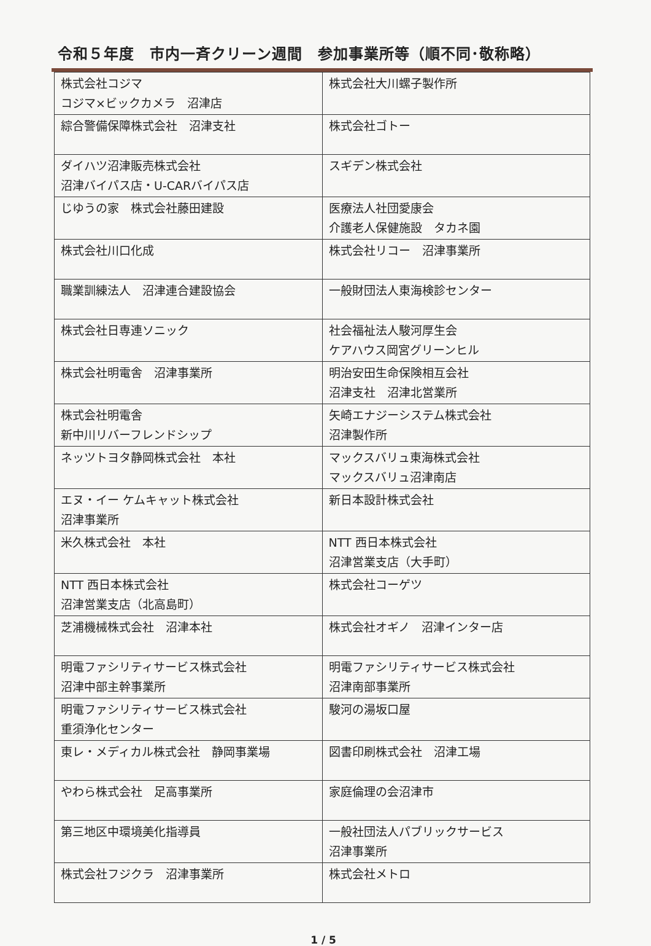令和５年度　市内一斉クリーン週間　参加事業所等（順不同･敬称略）
| 株式会社コジマ コジマ×ビックカメラ 沼津店 | 株式会社大川螺子製作所 |
| 綜合警備保障株式会社 沼津支社 | 株式会社ゴトー |
| ダイハツ沼津販売株式会社 沼津バイパス店・U-CARバイパス店 | スギデン株式会社 |
| じゆうの家 株式会社藤田建設 | 医療法人社団愛康会 介護老人保健施設 タカネ園 |
| 株式会社川口化成 | 株式会社リコー 沼津事業所 |
| 職業訓練法人 沼津連合建設協会 | 一般財団法人東海検診センター |
| 株式会社日専連ソニック | 社会福祉法人駿河厚生会 ケアハウス岡宮グリーンヒル |
| 株式会社明電舎 沼津事業所 | 明治安田生命保険相互会社 沼津支社 沼津北営業所 |
| 株式会社明電舎 新中川リバーフレンドシップ | 矢崎エナジーシステム株式会社 沼津製作所 |
| ネッツトヨタ静岡株式会社 本社 | マックスバリュ東海株式会社 マックスバリュ沼津南店 |
| エヌ・イー ケムキャット株式会社 沼津事業所 | 新日本設計株式会社 |
| 米久株式会社 本社 | NTT 西日本株式会社 沼津営業支店（大手町） |
| NTT 西日本株式会社 沼津営業支店（北高島町） | 株式会社コーゲツ |
| 芝浦機械株式会社 沼津本社 | 株式会社オギノ 沼津インター店 |
| 明電ファシリティサービス株式会社 沼津中部主幹事業所 | 明電ファシリティサービス株式会社 沼津南部事業所 |
| 明電ファシリティサービス株式会社 重須浄化センター | 駿河の湯坂口屋 |
| 東レ・メディカル株式会社 静岡事業場 | 図書印刷株式会社 沼津工場 |
| やわら株式会社 足高事業所 | 家庭倫理の会沼津市 |
| 第三地区中環境美化指導員 | 一般社団法人パブリックサービス 沼津事業所 |
| 株式会社フジクラ 沼津事業所 | 株式会社メトロ |
1 / 5